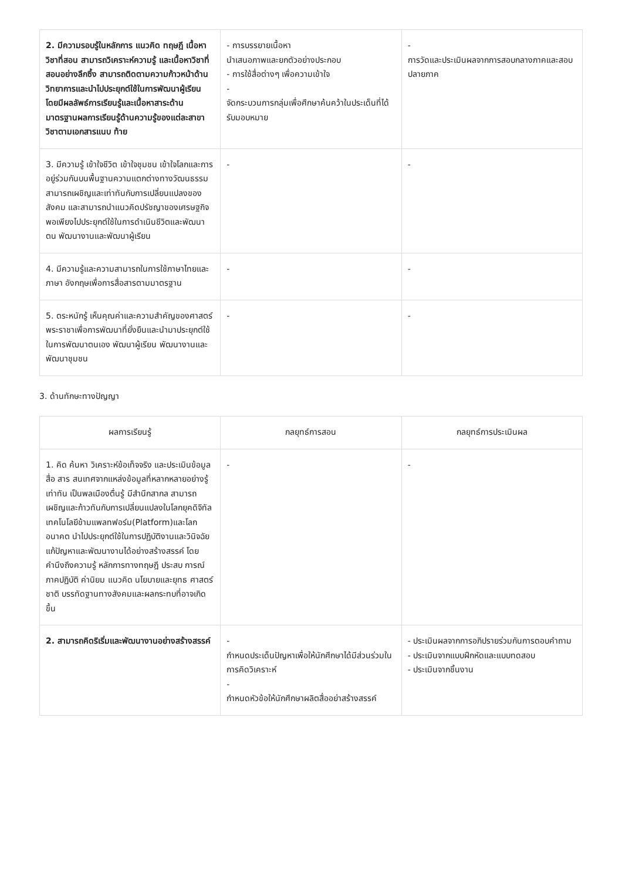| 2. มีความรอบรู้ในหลักการ แนวคิด ทฤษฎี เนื้อหาวิชาที่สอน สามารถวิเคราะห์ความรู้ และเนื้อหาวิชาที่สอนอย่างลึกซึ้ง สามารถติดตามความก้าวหน้าด้านวิทยาการและนำไปประยุกต์ใช้ในการพัฒนาผู้เรียน โดยมีผลลัพธ์การเรียนรู้และเนื้อหาสาระด้านมาตรฐานผลการเรียนรู้ด้านความรู้ของแต่ละสาขาวิชาตามเอกสารแนบ ท้าย | - การบรรยายเนื้อหา นำเสนอภาพและยกตัวอย่างประกอบ - การใช้สื่อต่างๆ เพื่อความเข้าใจ - จัดกระบวนการกลุ่มเพื่อศึกษาค้นคว้าในประเด็นที่ได้รับมอบหมาย | - การวัดและประเมินผลจากการสอบกลางภาคและสอบปลายภาค |
| 3. มีความรู้ เข้าใจชีวิต เข้าใจชุมชน เข้าใจโลกและการอยู่ร่วมกันบนพื้นฐานความแตกต่างทางวัฒนธรรม สามารถเผชิญและเท่าทันกับการเปลี่ยนแปลงของสังคม และสามารถนำแนวคิดปรัชญาของเศรษฐกิจพอเพียงไปประยุกต์ใช้ในการดำเนินชีวิตและพัฒนาตน พัฒนางานและพัฒนาผู้เรียน | - | - |
| 4. มีความรู้และความสามารถในการใช้ภาษาไทยและภาษา อังกฤษเพื่อการสื่อสารตามมาตรฐาน | - | - |
| 5. ตระหนักรู้ เห็นคุณค่าและความสำคัญของศาสตร์พระราชาเพื่อการพัฒนาที่ยั่งยืนและนำมาประยุกต์ใช้ในการพัฒนาตนเอง พัฒนาผู้เรียน พัฒนางานและพัฒนาชุมชน | - | - |
3. ด้านทักษะทางปัญญา
| ผลการเรียนรู้ | กลยุทธ์การสอน | กลยุทธ์การประเมินผล |
| --- | --- | --- |
| 1. คิด ค้นหา วิเคราะห์ข้อเท็จจริง และประเมินข้อมูล สื่อ สาร สนเทศจากแหล่งข้อมูลที่หลากหลายอย่างรู้เท่าทัน เป็นพลเมืองตื่นรู้ มีสำนึกสากล สามารถเผชิญและก้าวทันกับการเปลี่ยนแปลงในโลกยุคดิจิทัล เทคโนโลยีข้ามแพลทฟอร์ม(Platform)และโลกอนาคต นำไปประยุกต์ใช้ในการปฏิบัติงานและวินิจฉัยแก้ปัญหาและพัฒนางานได้อย่างสร้างสรรค์ โดยคำนึงถึงความรู้ หลักการทางทฤษฎี ประสบ การณ์ภาคปฏิบัติ ค่านิยม แนวคิด นโยบายและยุทธ ศาสตร์ชาติ บรรทัดฐานทางสังคมและผลกระทบที่อาจเกิดขึ้น | - | - |
| 2. สามารถคิดริเริ่มและพัฒนางานอย่างสร้างสรรค์ | - กำหนดประเด็นปัญหาเพื่อให้นักศึกษาได้มีส่วนร่วมในการคิดวิเคราะห์ - กำหนดหัวข้อให้นักศึกษาผลิตสื่ออย่าสร้างสรรค์ | - ประเมินผลจากการอภิปรายร่วมกันการตอบคำถาม - ประเมินจากแบบฝึกหัดและแบบทดสอบ - ประเมินจากชิ้นงาน |